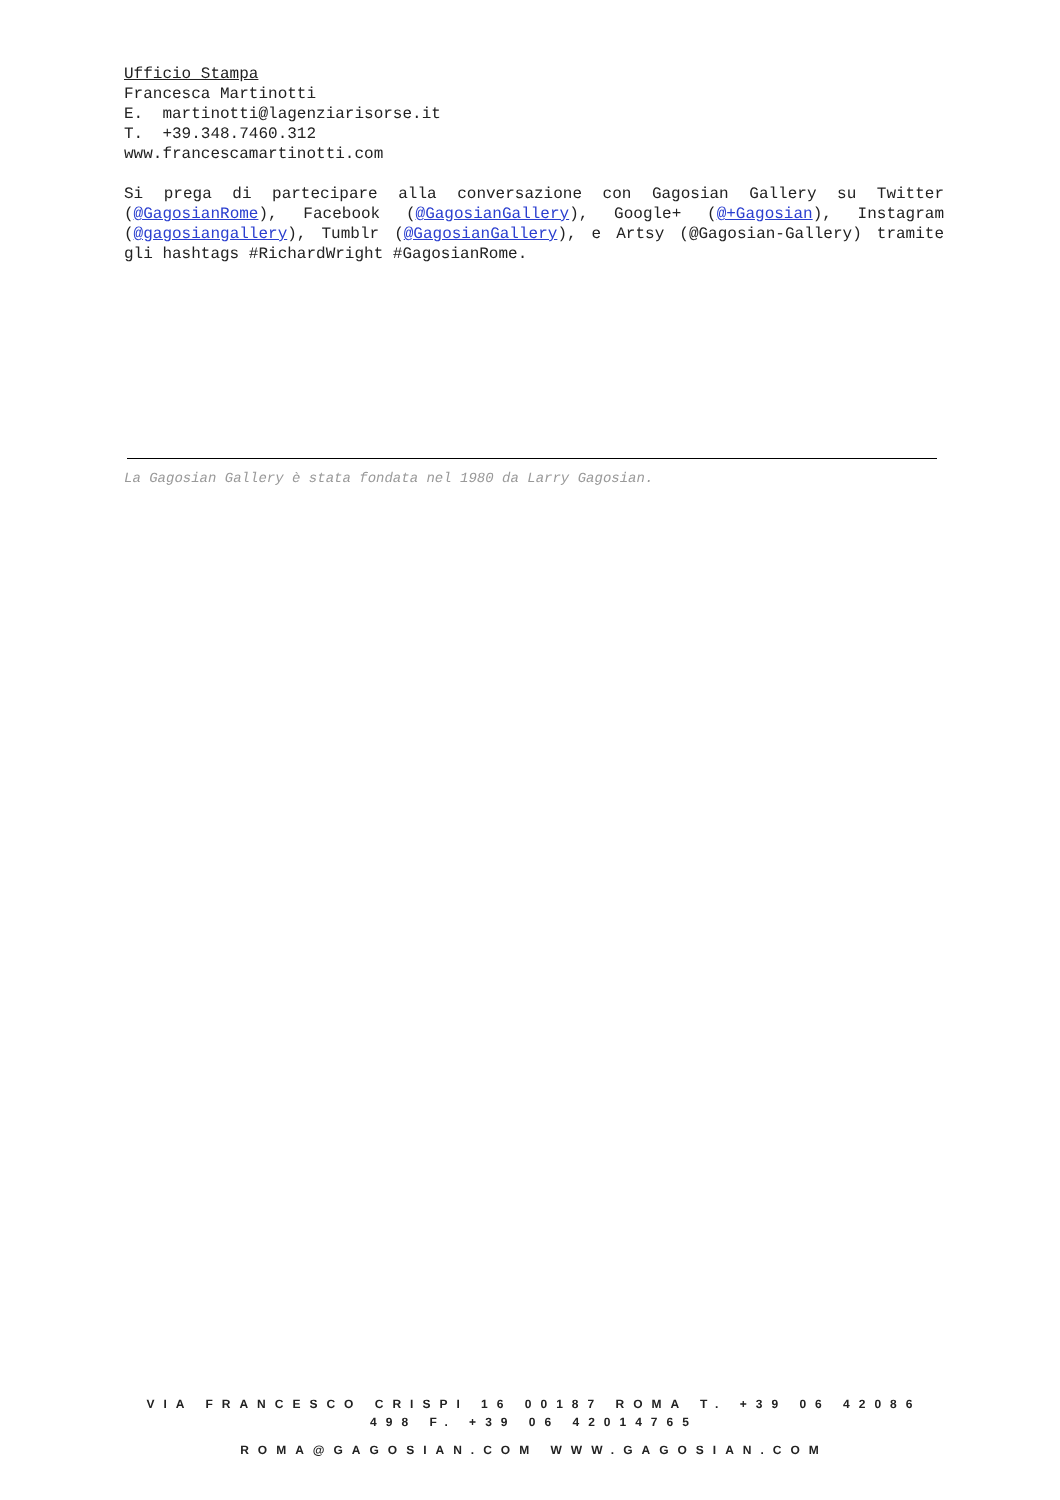Ufficio Stampa
Francesca Martinotti
E. martinotti@lagenziarisorse.it
T. +39.348.7460.312
www.francescamartinotti.com
Si prega di partecipare alla conversazione con Gagosian Gallery su Twitter (@GagosianRome), Facebook (@GagosianGallery), Google+ (@+Gagosian), Instagram (@gagosiangallery), Tumblr (@GagosianGallery), e Artsy (@Gagosian-Gallery) tramite gli hashtags #RichardWright #GagosianRome.
La Gagosian Gallery è stata fondata nel 1980 da Larry Gagosian.
VIA FRANCESCO CRISPI 16 00187 ROMA T. +39 06 42086 498 F. +39 06 42014765
ROMA@GAGOSIAN.COM WWW.GAGOSIAN.COM